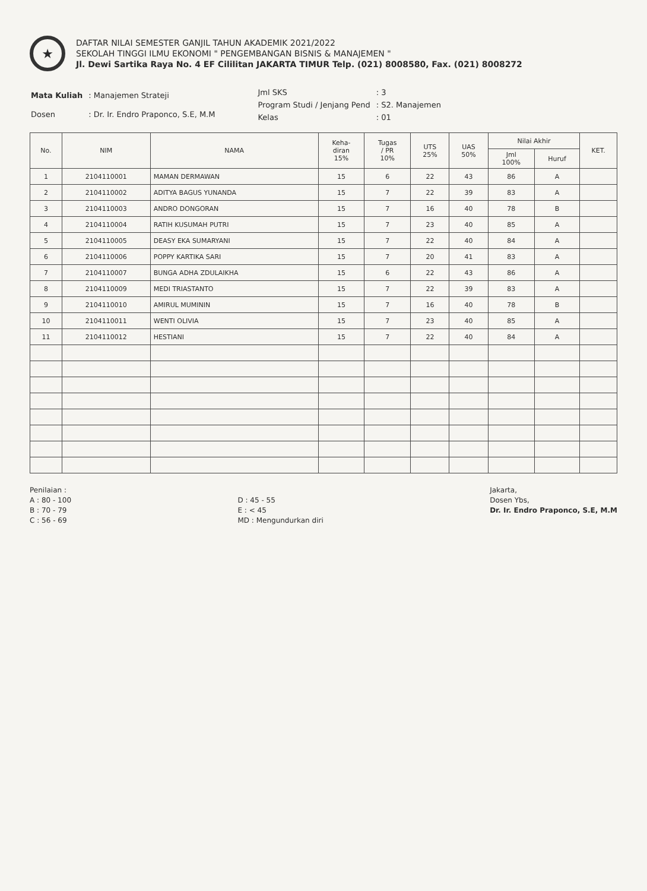★
DAFTAR NILAI SEMESTER GANJIL TAHUN AKADEMIK 2021/2022
SEKOLAH TINGGI ILMU EKONOMI " PENGEMBANGAN BISNIS & MANAJEMEN "
Jl. Dewi Sartika Raya No. 4 EF Cililitan JAKARTA TIMUR Telp. (021) 8008580, Fax. (021) 8008272
| Mata Kuliah | : Manajemen Strateji |
| Dosen | : Dr. Ir. Endro Praponco, S.E, M.M |
| Jml SKS | : 3 |
| Program Studi / Jenjang Pend | : S2. Manajemen |
| Kelas | : 01 |
| No. | NIM | NAMA | Keha- diran 15% | Tugas / PR 10% | UTS 25% | UAS 50% | Nilai Akhir | | KET. |
| --- | --- | --- | --- | --- | --- | --- | --- | --- | --- |
| | | | | | | | Jml 100% | Huruf | |
| 1 | 2104110001 | MAMAN DERMAWAN | 15 | 6 | 22 | 43 | 86 | A | |
| 2 | 2104110002 | ADITYA BAGUS YUNANDA | 15 | 7 | 22 | 39 | 83 | A | |
| 3 | 2104110003 | ANDRO DONGORAN | 15 | 7 | 16 | 40 | 78 | B | |
| 4 | 2104110004 | RATIH KUSUMAH PUTRI | 15 | 7 | 23 | 40 | 85 | A | |
| 5 | 2104110005 | DEASY EKA SUMARYANI | 15 | 7 | 22 | 40 | 84 | A | |
| 6 | 2104110006 | POPPY KARTIKA SARI | 15 | 7 | 20 | 41 | 83 | A | |
| 7 | 2104110007 | BUNGA ADHA ZDULAIKHA | 15 | 6 | 22 | 43 | 86 | A | |
| 8 | 2104110009 | MEDI TRIASTANTO | 15 | 7 | 22 | 39 | 83 | A | |
| 9 | 2104110010 | AMIRUL MUMININ | 15 | 7 | 16 | 40 | 78 | B | |
| 10 | 2104110011 | WENTI OLIVIA | 15 | 7 | 23 | 40 | 85 | A | |
| 11 | 2104110012 | HESTIANI | 15 | 7 | 22 | 40 | 84 | A | |
Penilaian :
A : 80 - 100
B : 70 - 79
C : 56 - 69
D : 45 - 55
E : < 45
MD : Mengundurkan diri
Jakarta,
Dosen Ybs,
Dr. Ir. Endro Praponco, S.E, M.M